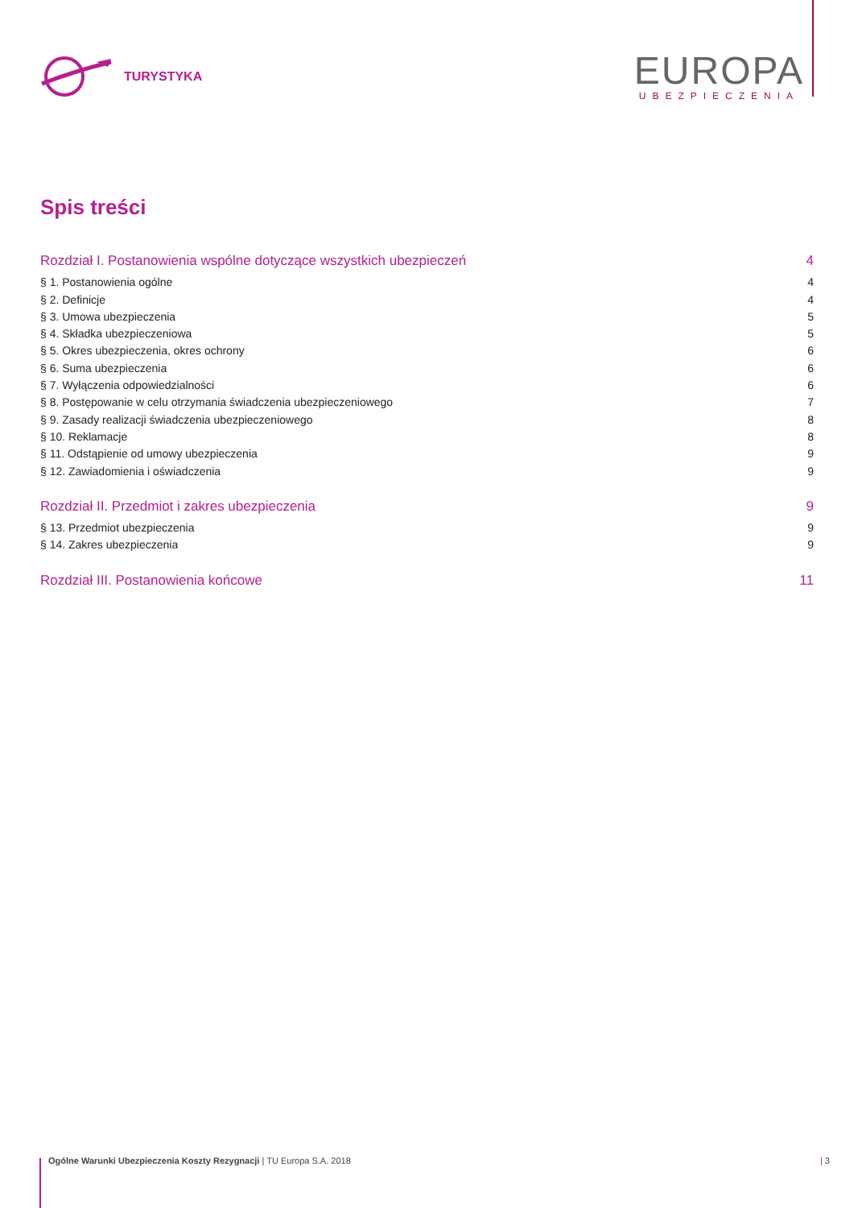TURYSTYKA
EUROPA
UBEZPIECZENIA
Spis treści
Rozdział I. Postanowienia wspólne dotyczące wszystkich ubezpieczeń 4
§ 1. Postanowienia ogólne 4
§ 2. Definicje 4
§ 3. Umowa ubezpieczenia 5
§ 4. Składka ubezpieczeniowa 5
§ 5. Okres ubezpieczenia, okres ochrony 6
§ 6. Suma ubezpieczenia 6
§ 7. Wyłączenia odpowiedzialności 6
§ 8. Postępowanie w celu otrzymania świadczenia ubezpieczeniowego 7
§ 9. Zasady realizacji świadczenia ubezpieczeniowego 8
§ 10. Reklamacje 8
§ 11. Odstąpienie od umowy ubezpieczenia 9
§ 12. Zawiadomienia i oświadczenia 9
Rozdział II. Przedmiot i zakres ubezpieczenia 9
§ 13. Przedmiot ubezpieczenia 9
§ 14. Zakres ubezpieczenia 9
Rozdział III. Postanowienia końcowe 11
Ogólne Warunki Ubezpieczenia Koszty Rezygnacji | TU Europa S.A. 2018 | 3